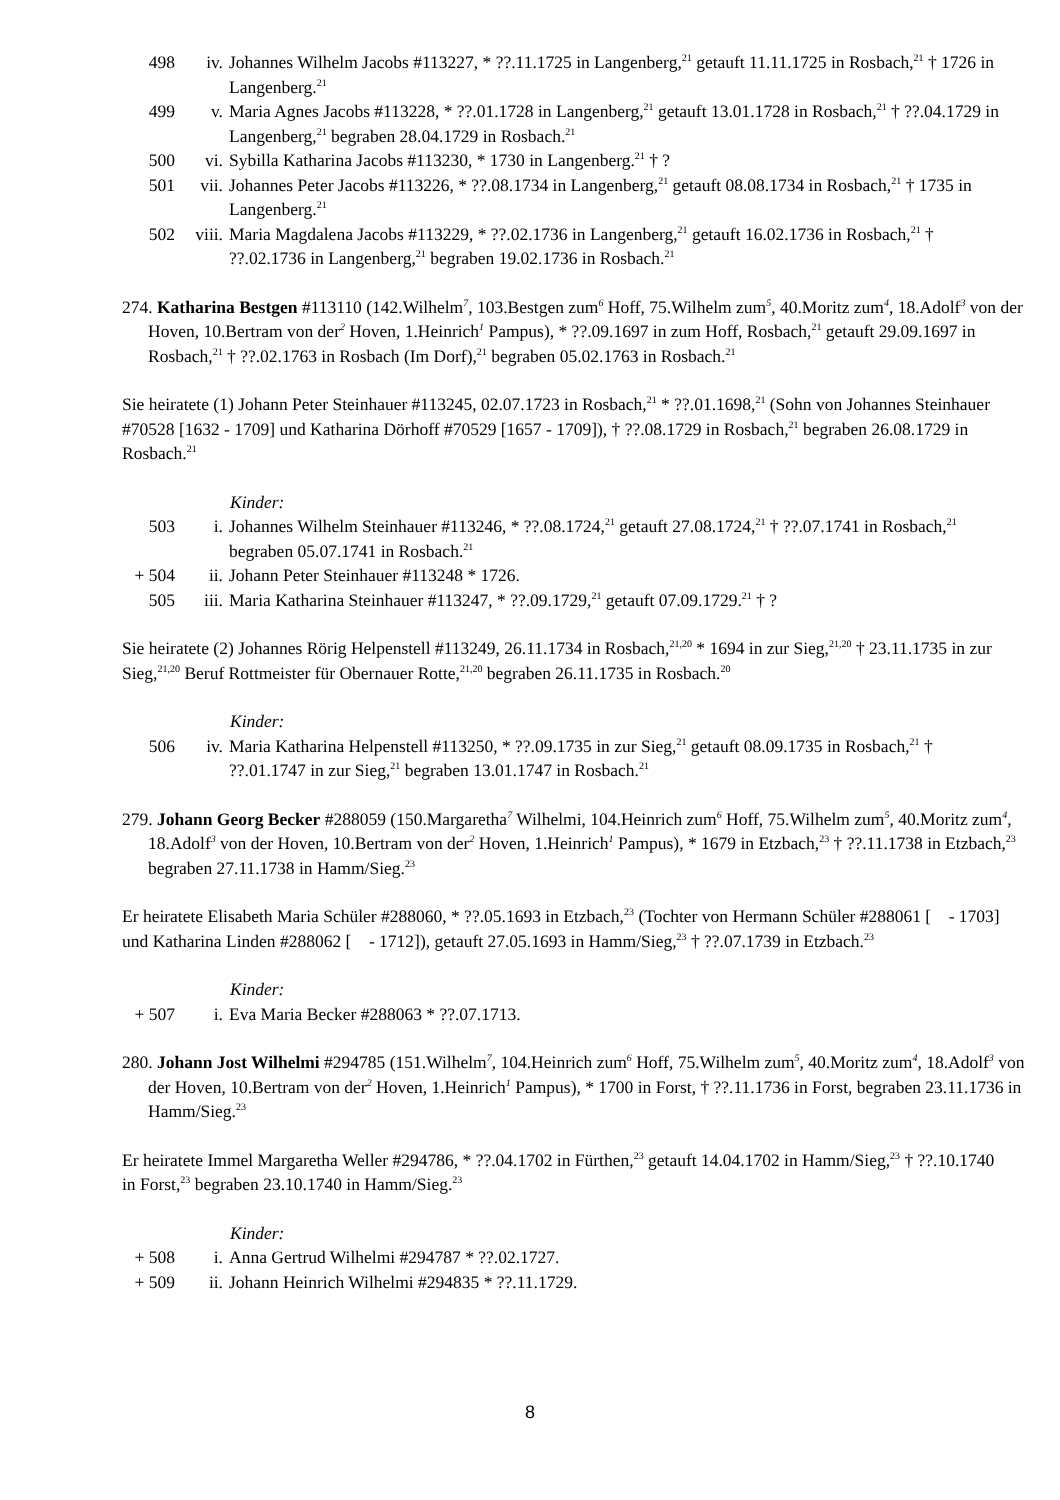498 iv. Johannes Wilhelm Jacobs #113227, * ??.11.1725 in Langenberg,<sup>21</sup> getauft 11.11.1725 in Rosbach,<sup>21</sup> † 1726 in Langenberg.<sup>21</sup>
499 v. Maria Agnes Jacobs #113228, * ??.01.1728 in Langenberg,<sup>21</sup> getauft 13.01.1728 in Rosbach,<sup>21</sup> † ??.04.1729 in Langenberg,<sup>21</sup> begraben 28.04.1729 in Rosbach.<sup>21</sup>
500 vi. Sybilla Katharina Jacobs #113230, * 1730 in Langenberg.<sup>21</sup> † ?
501 vii. Johannes Peter Jacobs #113226, * ??.08.1734 in Langenberg,<sup>21</sup> getauft 08.08.1734 in Rosbach,<sup>21</sup> † 1735 in Langenberg.<sup>21</sup>
502 viii. Maria Magdalena Jacobs #113229, * ??.02.1736 in Langenberg,<sup>21</sup> getauft 16.02.1736 in Rosbach,<sup>21</sup> † ??.02.1736 in Langenberg,<sup>21</sup> begraben 19.02.1736 in Rosbach.<sup>21</sup>
274. Katharina Bestgen #113110 (142.Wilhelm<sup>7</sup>, 103.Bestgen zum<sup>6</sup> Hoff, 75.Wilhelm zum<sup>5</sup>, 40.Moritz zum<sup>4</sup>, 18.Adolf<sup>3</sup> von der Hoven, 10.Bertram von der<sup>2</sup> Hoven, 1.Heinrich<sup>1</sup> Pampus), * ??.09.1697 in zum Hoff, Rosbach,<sup>21</sup> getauft 29.09.1697 in Rosbach,<sup>21</sup> † ??.02.1763 in Rosbach (Im Dorf),<sup>21</sup> begraben 05.02.1763 in Rosbach.<sup>21</sup>
Sie heiratete (1) Johann Peter Steinhauer #113245, 02.07.1723 in Rosbach,<sup>21</sup> * ??.01.1698,<sup>21</sup> (Sohn von Johannes Steinhauer #70528 [1632 - 1709] und Katharina Dörhoff #70529 [1657 - 1709]), † ??.08.1729 in Rosbach,<sup>21</sup> begraben 26.08.1729 in Rosbach.<sup>21</sup>
Kinder:
503 i. Johannes Wilhelm Steinhauer #113246, * ??.08.1724,<sup>21</sup> getauft 27.08.1724,<sup>21</sup> † ??.07.1741 in Rosbach,<sup>21</sup> begraben 05.07.1741 in Rosbach.<sup>21</sup>
+ 504 ii. Johann Peter Steinhauer #113248 * 1726.
505 iii. Maria Katharina Steinhauer #113247, * ??.09.1729,<sup>21</sup> getauft 07.09.1729.<sup>21</sup> † ?
Sie heiratete (2) Johannes Rörig Helpenstell #113249, 26.11.1734 in Rosbach,<sup>21,20</sup> * 1694 in zur Sieg,<sup>21,20</sup> † 23.11.1735 in zur Sieg,<sup>21,20</sup> Beruf Rottmeister für Obernauer Rotte,<sup>21,20</sup> begraben 26.11.1735 in Rosbach.<sup>20</sup>
Kinder:
506 iv. Maria Katharina Helpenstell #113250, * ??.09.1735 in zur Sieg,<sup>21</sup> getauft 08.09.1735 in Rosbach,<sup>21</sup> † ??.01.1747 in zur Sieg,<sup>21</sup> begraben 13.01.1747 in Rosbach.<sup>21</sup>
279. Johann Georg Becker #288059 (150.Margaretha<sup>7</sup> Wilhelmi, 104.Heinrich zum<sup>6</sup> Hoff, 75.Wilhelm zum<sup>5</sup>, 40.Moritz zum<sup>4</sup>, 18.Adolf<sup>3</sup> von der Hoven, 10.Bertram von der<sup>2</sup> Hoven, 1.Heinrich<sup>1</sup> Pampus), * 1679 in Etzbach,<sup>23</sup> † ??.11.1738 in Etzbach,<sup>23</sup> begraben 27.11.1738 in Hamm/Sieg.<sup>23</sup>
Er heiratete Elisabeth Maria Schüler #288060, * ??.05.1693 in Etzbach,<sup>23</sup> (Tochter von Hermann Schüler #288061 [ - 1703] und Katharina Linden #288062 [ - 1712]), getauft 27.05.1693 in Hamm/Sieg,<sup>23</sup> † ??.07.1739 in Etzbach.<sup>23</sup>
Kinder:
+ 507 i. Eva Maria Becker #288063 * ??.07.1713.
280. Johann Jost Wilhelmi #294785 (151.Wilhelm<sup>7</sup>, 104.Heinrich zum<sup>6</sup> Hoff, 75.Wilhelm zum<sup>5</sup>, 40.Moritz zum<sup>4</sup>, 18.Adolf<sup>3</sup> von der Hoven, 10.Bertram von der<sup>2</sup> Hoven, 1.Heinrich<sup>1</sup> Pampus), * 1700 in Forst, † ??.11.1736 in Forst, begraben 23.11.1736 in Hamm/Sieg.<sup>23</sup>
Er heiratete Immel Margaretha Weller #294786, * ??.04.1702 in Fürthen,<sup>23</sup> getauft 14.04.1702 in Hamm/Sieg,<sup>23</sup> † ??.10.1740 in Forst,<sup>23</sup> begraben 23.10.1740 in Hamm/Sieg.<sup>23</sup>
Kinder:
+ 508 i. Anna Gertrud Wilhelmi #294787 * ??.02.1727.
+ 509 ii. Johann Heinrich Wilhelmi #294835 * ??.11.1729.
8